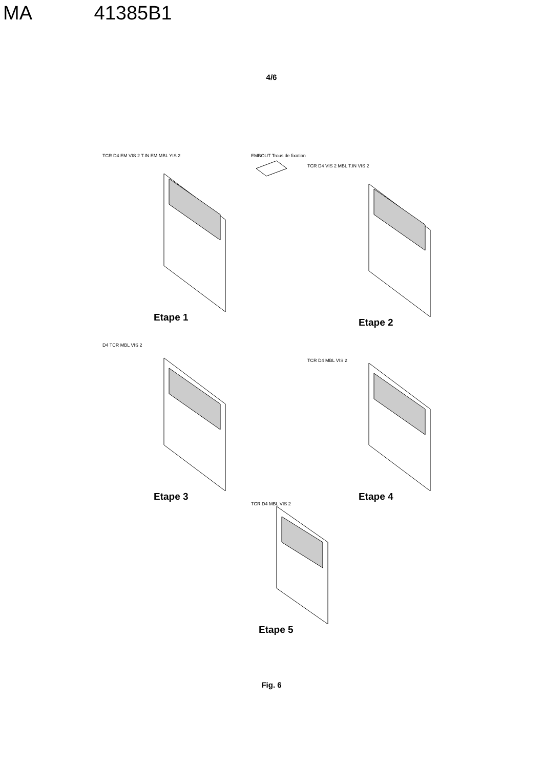MA 41385B1
4/6
TCR D4 EM VIS 2 T.IN EM MBL YIS 2
Etape 1
EMBOUT Trous de fixation
TCR D4 VIS 2 MBL T.IN VIS 2
Etape 2
D4 TCR MBL VIS 2
Etape 3
TCR D4 MBL VIS 2
Etape 4
TCR D4 MBL VIS 2
Etape 5
Fig. 6